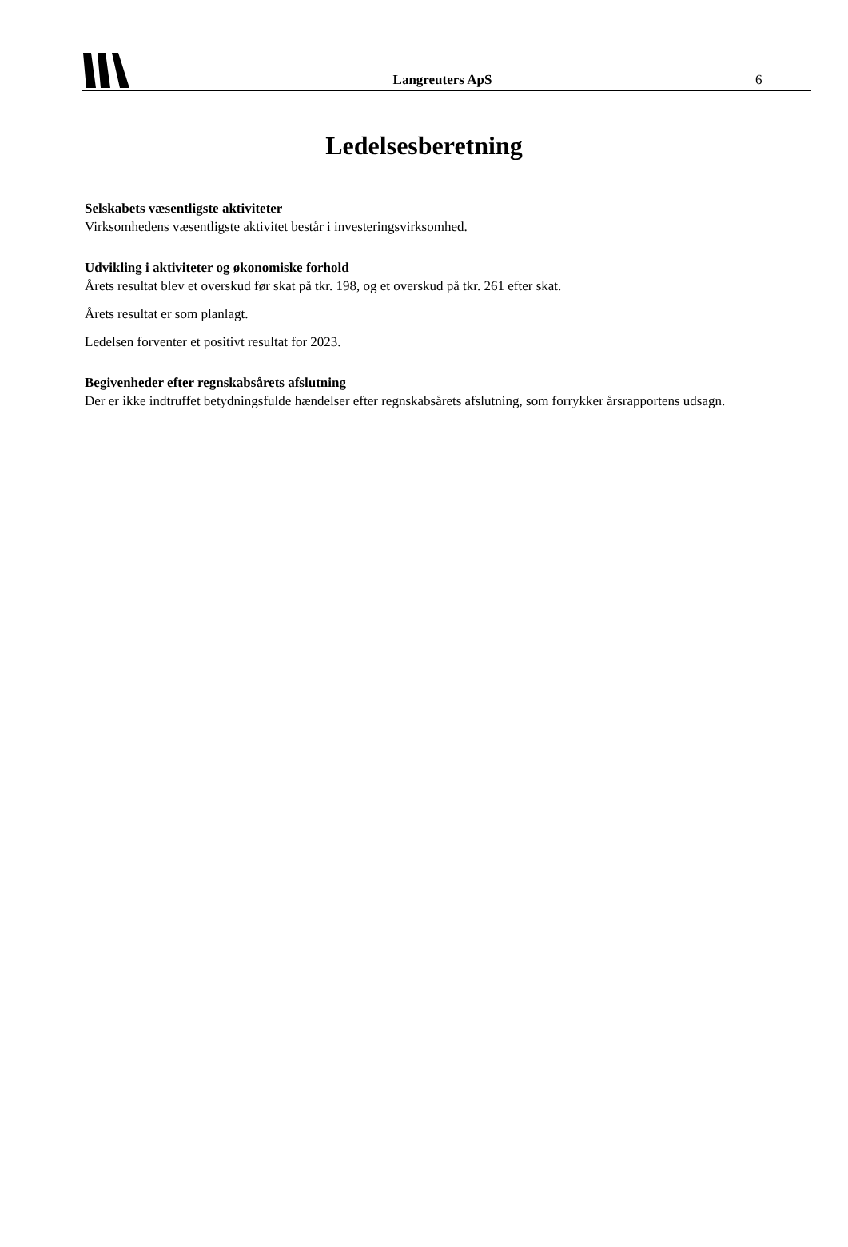Langreuters ApS
6
Ledelsesberetning
Selskabets væsentligste aktiviteter
Virksomhedens væsentligste aktivitet består i investeringsvirksomhed.
Udvikling i aktiviteter og økonomiske forhold
Årets resultat blev et overskud før skat på tkr. 198, og et overskud på tkr. 261 efter skat.
Årets resultat er som planlagt.
Ledelsen forventer et positivt resultat for 2023.
Begivenheder efter regnskabsårets afslutning
Der er ikke indtruffet betydningsfulde hændelser efter regnskabsårets afslutning, som forrykker årsrapportens udsagn.